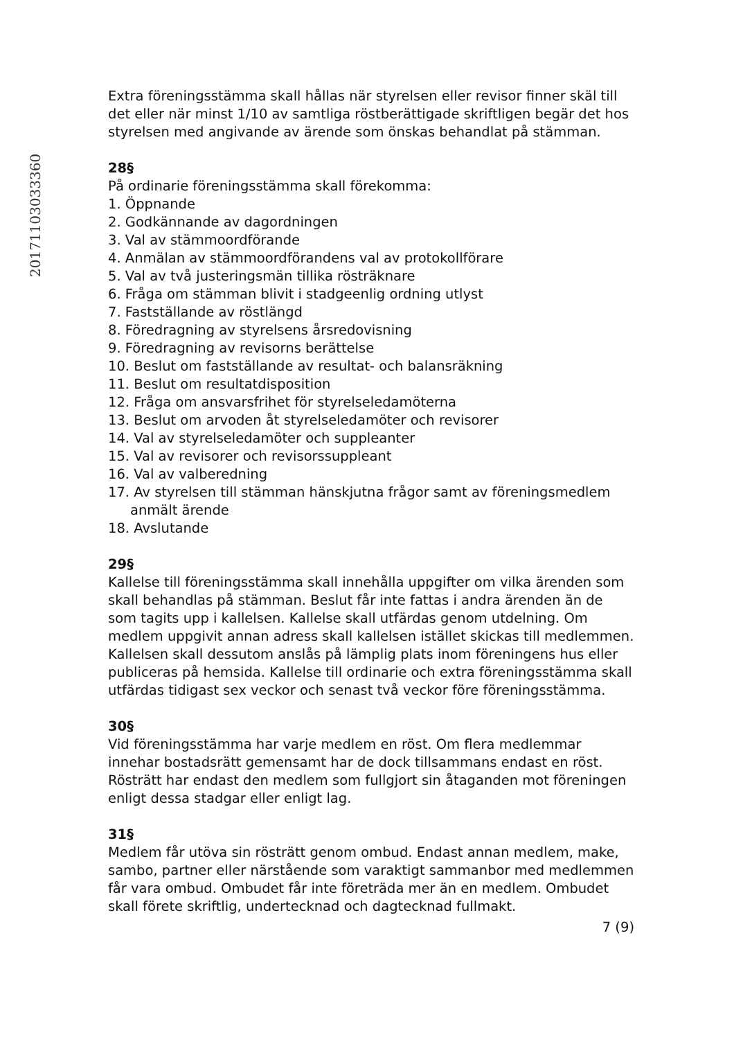20171103033360
Extra föreningsstämma skall hållas när styrelsen eller revisor finner skäl till det eller när minst 1/10 av samtliga röstberättigade skriftligen begär det hos styrelsen med angivande av ärende som önskas behandlat på stämman.
28§
På ordinarie föreningsstämma skall förekomma:
1. Öppnande
2. Godkännande av dagordningen
3. Val av stämmoordförande
4. Anmälan av stämmoordförandens val av protokollförare
5. Val av två justeringsmän tillika rösträknare
6. Fråga om stämman blivit i stadgeenlig ordning utlyst
7. Fastställande av röstlängd
8. Föredragning av styrelsens årsredovisning
9. Föredragning av revisorns berättelse
10. Beslut om fastställande av resultat- och balansräkning
11. Beslut om resultatdisposition
12. Fråga om ansvarsfrihet för styrelseledamöterna
13. Beslut om arvoden åt styrelseledamöter och revisorer
14. Val av styrelseledamöter och suppleanter
15. Val av revisorer och revisorssuppleant
16. Val av valberedning
17. Av styrelsen till stämman hänskjutna frågor samt av föreningsmedlem anmält ärende
18. Avslutande
29§
Kallelse till föreningsstämma skall innehålla uppgifter om vilka ärenden som skall behandlas på stämman. Beslut får inte fattas i andra ärenden än de som tagits upp i kallelsen. Kallelse skall utfärdas genom utdelning. Om medlem uppgivit annan adress skall kallelsen istället skickas till medlemmen. Kallelsen skall dessutom anslås på lämplig plats inom föreningens hus eller publiceras på hemsida. Kallelse till ordinarie och extra föreningsstämma skall utfärdas tidigast sex veckor och senast två veckor före föreningsstämma.
30§
Vid föreningsstämma har varje medlem en röst. Om flera medlemmar innehar bostadsrätt gemensamt har de dock tillsammans endast en röst. Rösträtt har endast den medlem som fullgjort sin åtaganden mot föreningen enligt dessa stadgar eller enligt lag.
31§
Medlem får utöva sin rösträtt genom ombud. Endast annan medlem, make, sambo, partner eller närstående som varaktigt sammanbor med medlemmen får vara ombud. Ombudet får inte företräda mer än en medlem. Ombudet skall förete skriftlig, undertecknad och dagtecknad fullmakt.
7 (9)